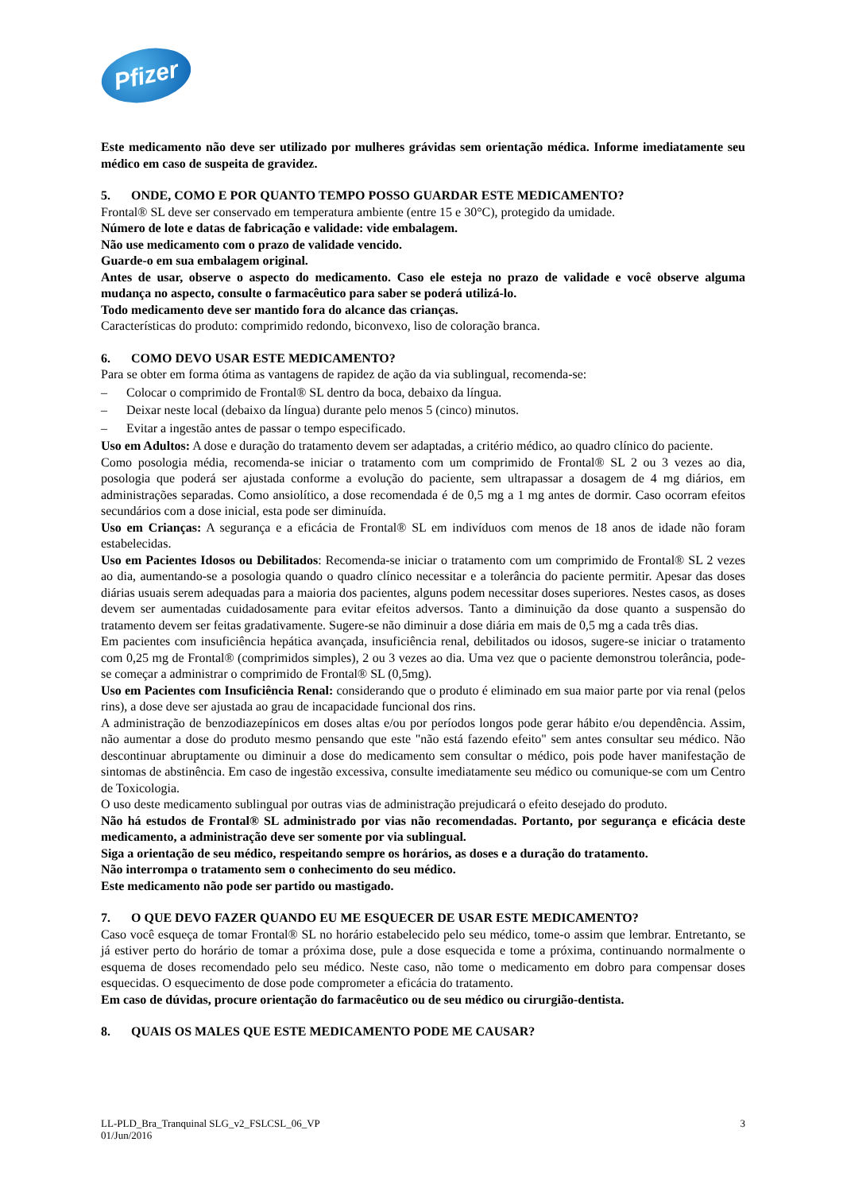Pfizer
Este medicamento não deve ser utilizado por mulheres grávidas sem orientação médica. Informe imediatamente seu médico em caso de suspeita de gravidez.
5. ONDE, COMO E POR QUANTO TEMPO POSSO GUARDAR ESTE MEDICAMENTO?
Frontal® SL deve ser conservado em temperatura ambiente (entre 15 e 30°C), protegido da umidade.
Número de lote e datas de fabricação e validade: vide embalagem.
Não use medicamento com o prazo de validade vencido.
Guarde-o em sua embalagem original.
Antes de usar, observe o aspecto do medicamento. Caso ele esteja no prazo de validade e você observe alguma mudança no aspecto, consulte o farmacêutico para saber se poderá utilizá-lo.
Todo medicamento deve ser mantido fora do alcance das crianças.
Características do produto: comprimido redondo, biconvexo, liso de coloração branca.
6. COMO DEVO USAR ESTE MEDICAMENTO?
Para se obter em forma ótima as vantagens de rapidez de ação da via sublingual, recomenda-se:
– Colocar o comprimido de Frontal® SL dentro da boca, debaixo da língua.
– Deixar neste local (debaixo da língua) durante pelo menos 5 (cinco) minutos.
– Evitar a ingestão antes de passar o tempo especificado.
Uso em Adultos: A dose e duração do tratamento devem ser adaptadas, a critério médico, ao quadro clínico do paciente.
Como posologia média, recomenda-se iniciar o tratamento com um comprimido de Frontal® SL 2 ou 3 vezes ao dia, posologia que poderá ser ajustada conforme a evolução do paciente, sem ultrapassar a dosagem de 4 mg diários, em administrações separadas. Como ansiolítico, a dose recomendada é de 0,5 mg a 1 mg antes de dormir. Caso ocorram efeitos secundários com a dose inicial, esta pode ser diminuída.
Uso em Crianças: A segurança e a eficácia de Frontal® SL em indivíduos com menos de 18 anos de idade não foram estabelecidas.
Uso em Pacientes Idosos ou Debilitados: Recomenda-se iniciar o tratamento com um comprimido de Frontal® SL 2 vezes ao dia, aumentando-se a posologia quando o quadro clínico necessitar e a tolerância do paciente permitir. Apesar das doses diárias usuais serem adequadas para a maioria dos pacientes, alguns podem necessitar doses superiores. Nestes casos, as doses devem ser aumentadas cuidadosamente para evitar efeitos adversos. Tanto a diminuição da dose quanto a suspensão do tratamento devem ser feitas gradativamente. Sugere-se não diminuir a dose diária em mais de 0,5 mg a cada três dias.
Em pacientes com insuficiência hepática avançada, insuficiência renal, debilitados ou idosos, sugere-se iniciar o tratamento com 0,25 mg de Frontal® (comprimidos simples), 2 ou 3 vezes ao dia. Uma vez que o paciente demonstrou tolerância, pode-se começar a administrar o comprimido de Frontal® SL (0,5mg).
Uso em Pacientes com Insuficiência Renal: considerando que o produto é eliminado em sua maior parte por via renal (pelos rins), a dose deve ser ajustada ao grau de incapacidade funcional dos rins.
A administração de benzodiazepínicos em doses altas e/ou por períodos longos pode gerar hábito e/ou dependência. Assim, não aumentar a dose do produto mesmo pensando que este "não está fazendo efeito" sem antes consultar seu médico. Não descontinuar abruptamente ou diminuir a dose do medicamento sem consultar o médico, pois pode haver manifestação de sintomas de abstinência. Em caso de ingestão excessiva, consulte imediatamente seu médico ou comunique-se com um Centro de Toxicologia.
O uso deste medicamento sublingual por outras vias de administração prejudicará o efeito desejado do produto.
Não há estudos de Frontal® SL administrado por vias não recomendadas. Portanto, por segurança e eficácia deste medicamento, a administração deve ser somente por via sublingual.
Siga a orientação de seu médico, respeitando sempre os horários, as doses e a duração do tratamento.
Não interrompa o tratamento sem o conhecimento do seu médico.
Este medicamento não pode ser partido ou mastigado.
7. O QUE DEVO FAZER QUANDO EU ME ESQUECER DE USAR ESTE MEDICAMENTO?
Caso você esqueça de tomar Frontal® SL no horário estabelecido pelo seu médico, tome-o assim que lembrar. Entretanto, se já estiver perto do horário de tomar a próxima dose, pule a dose esquecida e tome a próxima, continuando normalmente o esquema de doses recomendado pelo seu médico. Neste caso, não tome o medicamento em dobro para compensar doses esquecidas. O esquecimento de dose pode comprometer a eficácia do tratamento.
Em caso de dúvidas, procure orientação do farmacêutico ou de seu médico ou cirurgião-dentista.
8. QUAIS OS MALES QUE ESTE MEDICAMENTO PODE ME CAUSAR?
LL-PLD_Bra_Tranquinal SLG_v2_FSLCSL_06_VP
01/Jun/2016
3